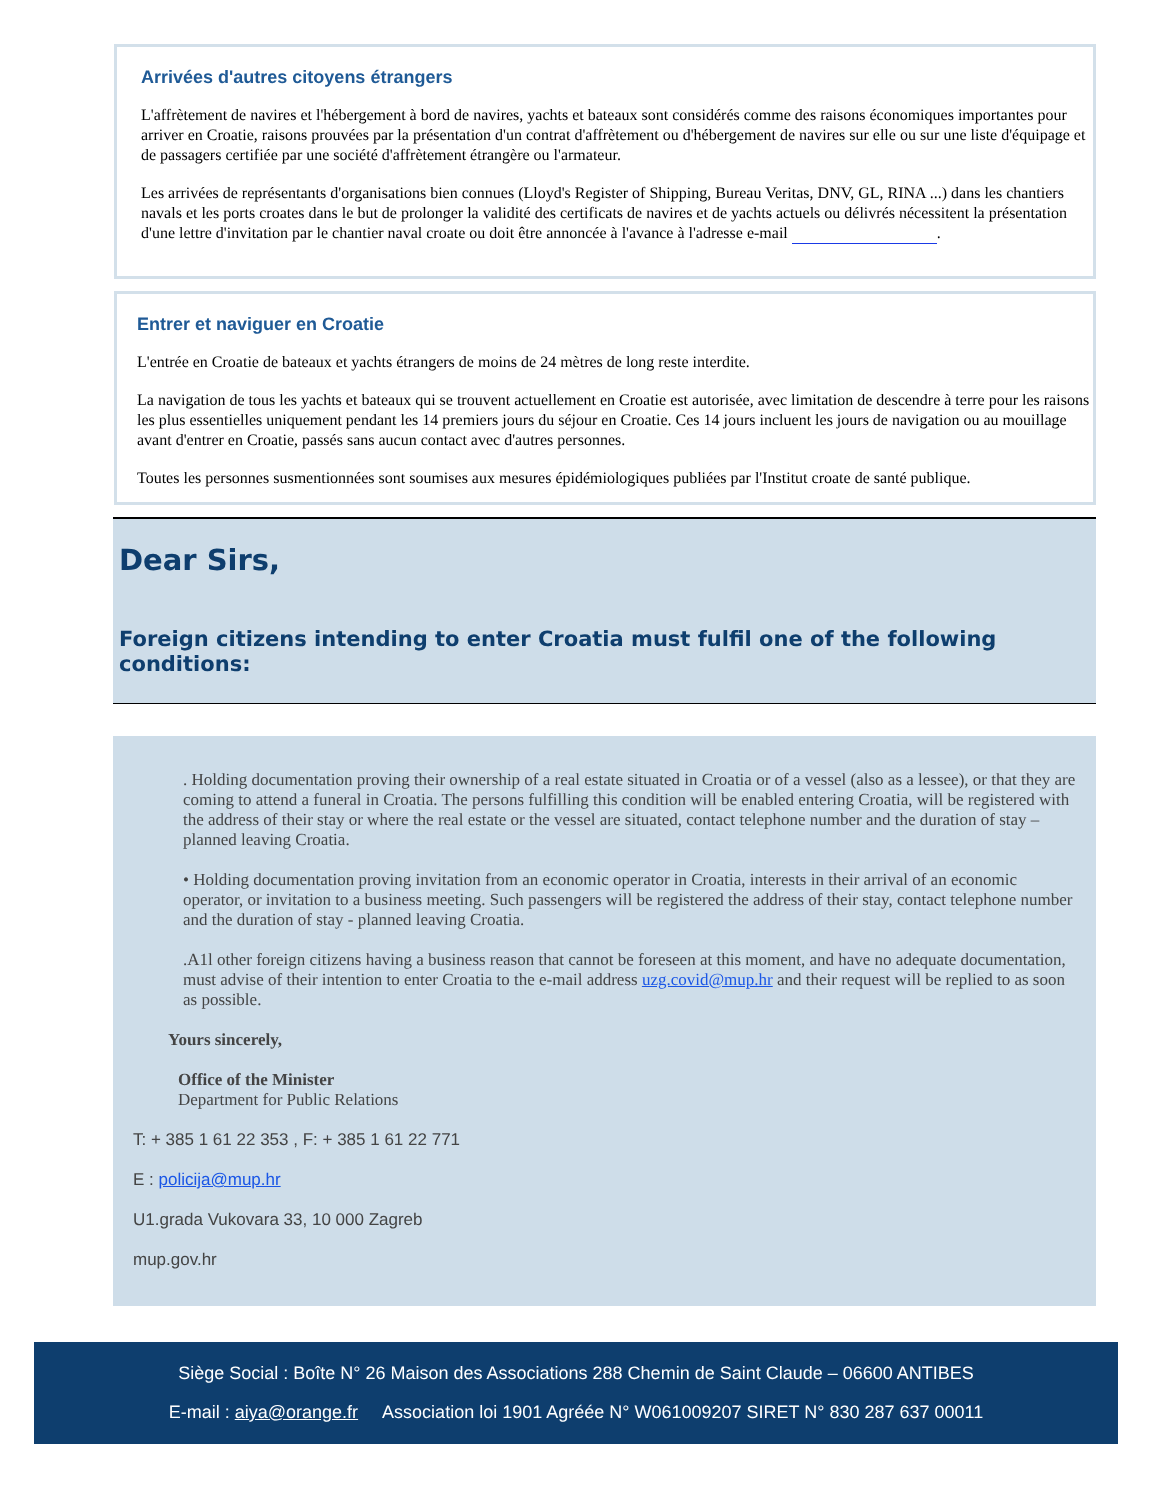Arrivées d'autres citoyens étrangers
L'affrètement de navires et l'hébergement à bord de navires, yachts et bateaux sont considérés comme des raisons économiques importantes pour arriver en Croatie, raisons prouvées par la présentation d'un contrat d'affrètement ou d'hébergement de navires sur elle ou sur une liste d'équipage et de passagers certifiée par une société d'affrètement étrangère ou l'armateur.
Les arrivées de représentants d'organisations bien connues (Lloyd's Register of Shipping, Bureau Veritas, DNV, GL, RINA ...) dans les chantiers navals et les ports croates dans le but de prolonger la validité des certificats de navires et de yachts actuels ou délivrés nécessitent la présentation d'une lettre d'invitation par le chantier naval croate ou doit être annoncée à l'avance à l'adresse e-mail .
Entrer et naviguer en Croatie
L'entrée en Croatie de bateaux et yachts étrangers de moins de 24 mètres de long reste interdite.
La navigation de tous les yachts et bateaux qui se trouvent actuellement en Croatie est autorisée, avec limitation de descendre à terre pour les raisons les plus essentielles uniquement pendant les 14 premiers jours du séjour en Croatie. Ces 14 jours incluent les jours de navigation ou au mouillage avant d'entrer en Croatie, passés sans aucun contact avec d'autres personnes.
Toutes les personnes susmentionnées sont soumises aux mesures épidémiologiques publiées par l'Institut croate de santé publique.
Dear Sirs,
Foreign citizens intending to enter Croatia must fulfil one of the following conditions:
. Holding documentation proving their ownership of a real estate situated in Croatia or of a vessel (also as a lessee), or that they are coming to attend a funeral in Croatia. The persons fulfilling this condition will be enabled entering Croatia, will be registered with the address of their stay or where the real estate or the vessel are situated, contact telephone number and the duration of stay – planned leaving Croatia.
• Holding documentation proving invitation from an economic operator in Croatia, interests in their arrival of an economic operator, or invitation to a business meeting. Such passengers will be registered the address of their stay, contact telephone number and the duration of stay - planned leaving Croatia.
.A1l other foreign citizens having a business reason that cannot be foreseen at this moment, and have no adequate documentation, must advise of their intention to enter Croatia to the e-mail address uzg.covid@mup.hr and their request will be replied to as soon as possible.
Yours sincerely,
Office of the Minister
Department for Public Relations
T: + 385 1 61 22 353 , F: + 385 1 61 22 771
E : policija@mup.hr
U1.grada Vukovara 33, 10 000 Zagreb
mup.gov.hr
Siège Social : Boîte N° 26 Maison des Associations 288 Chemin de Saint Claude – 06600 ANTIBES
E-mail : aiya@orange.fr Association loi 1901 Agréée N° W061009207 SIRET N° 830 287 637 00011